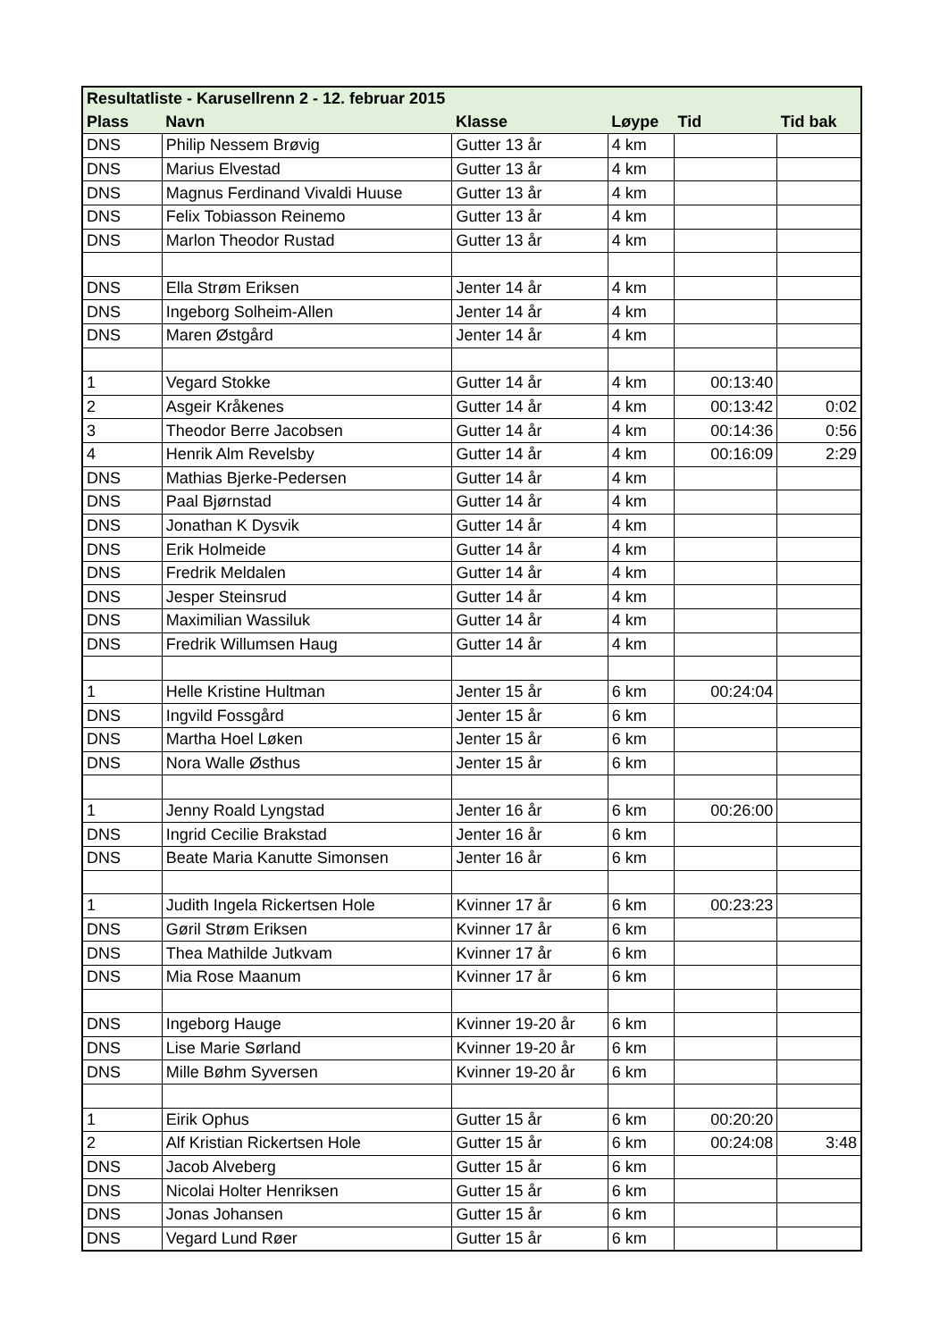| Resultatliste - Karusellrenn 2 - 12. februar 2015 | | | | | |
| --- | --- | --- | --- | --- | --- |
| Plass | Navn | Klasse | Løype | Tid | Tid bak |
| DNS | Philip Nessem Brøvig | Gutter 13 år | 4 km | | |
| DNS | Marius Elvestad | Gutter 13 år | 4 km | | |
| DNS | Magnus Ferdinand Vivaldi Huuse | Gutter 13 år | 4 km | | |
| DNS | Felix Tobiasson Reinemo | Gutter 13 år | 4 km | | |
| DNS | Marlon Theodor Rustad | Gutter 13 år | 4 km | | |
| DNS | Ella Strøm Eriksen | Jenter 14 år | 4 km | | |
| DNS | Ingeborg Solheim-Allen | Jenter 14 år | 4 km | | |
| DNS | Maren Østgård | Jenter 14 år | 4 km | | |
| 1 | Vegard Stokke | Gutter 14 år | 4 km | 00:13:40 | |
| 2 | Asgeir Kråkenes | Gutter 14 år | 4 km | 00:13:42 | 0:02 |
| 3 | Theodor Berre Jacobsen | Gutter 14 år | 4 km | 00:14:36 | 0:56 |
| 4 | Henrik Alm Revelsby | Gutter 14 år | 4 km | 00:16:09 | 2:29 |
| DNS | Mathias Bjerke-Pedersen | Gutter 14 år | 4 km | | |
| DNS | Paal Bjørnstad | Gutter 14 år | 4 km | | |
| DNS | Jonathan K Dysvik | Gutter 14 år | 4 km | | |
| DNS | Erik Holmeide | Gutter 14 år | 4 km | | |
| DNS | Fredrik Meldalen | Gutter 14 år | 4 km | | |
| DNS | Jesper Steinsrud | Gutter 14 år | 4 km | | |
| DNS | Maximilian Wassiluk | Gutter 14 år | 4 km | | |
| DNS | Fredrik Willumsen Haug | Gutter 14 år | 4 km | | |
| 1 | Helle Kristine Hultman | Jenter 15 år | 6 km | 00:24:04 | |
| DNS | Ingvild Fossgård | Jenter 15 år | 6 km | | |
| DNS | Martha Hoel Løken | Jenter 15 år | 6 km | | |
| DNS | Nora Walle Østhus | Jenter 15 år | 6 km | | |
| 1 | Jenny Roald Lyngstad | Jenter 16 år | 6 km | 00:26:00 | |
| DNS | Ingrid Cecilie Brakstad | Jenter 16 år | 6 km | | |
| DNS | Beate Maria Kanutte Simonsen | Jenter 16 år | 6 km | | |
| 1 | Judith Ingela Rickertsen Hole | Kvinner 17 år | 6 km | 00:23:23 | |
| DNS | Gøril Strøm Eriksen | Kvinner 17 år | 6 km | | |
| DNS | Thea Mathilde Jutkvam | Kvinner 17 år | 6 km | | |
| DNS | Mia Rose Maanum | Kvinner 17 år | 6 km | | |
| DNS | Ingeborg Hauge | Kvinner 19-20 år | 6 km | | |
| DNS | Lise Marie Sørland | Kvinner 19-20 år | 6 km | | |
| DNS | Mille Bøhm Syversen | Kvinner 19-20 år | 6 km | | |
| 1 | Eirik Ophus | Gutter 15 år | 6 km | 00:20:20 | |
| 2 | Alf Kristian Rickertsen Hole | Gutter 15 år | 6 km | 00:24:08 | 3:48 |
| DNS | Jacob Alveberg | Gutter 15 år | 6 km | | |
| DNS | Nicolai Holter Henriksen | Gutter 15 år | 6 km | | |
| DNS | Jonas Johansen | Gutter 15 år | 6 km | | |
| DNS | Vegard Lund Røer | Gutter 15 år | 6 km | | |